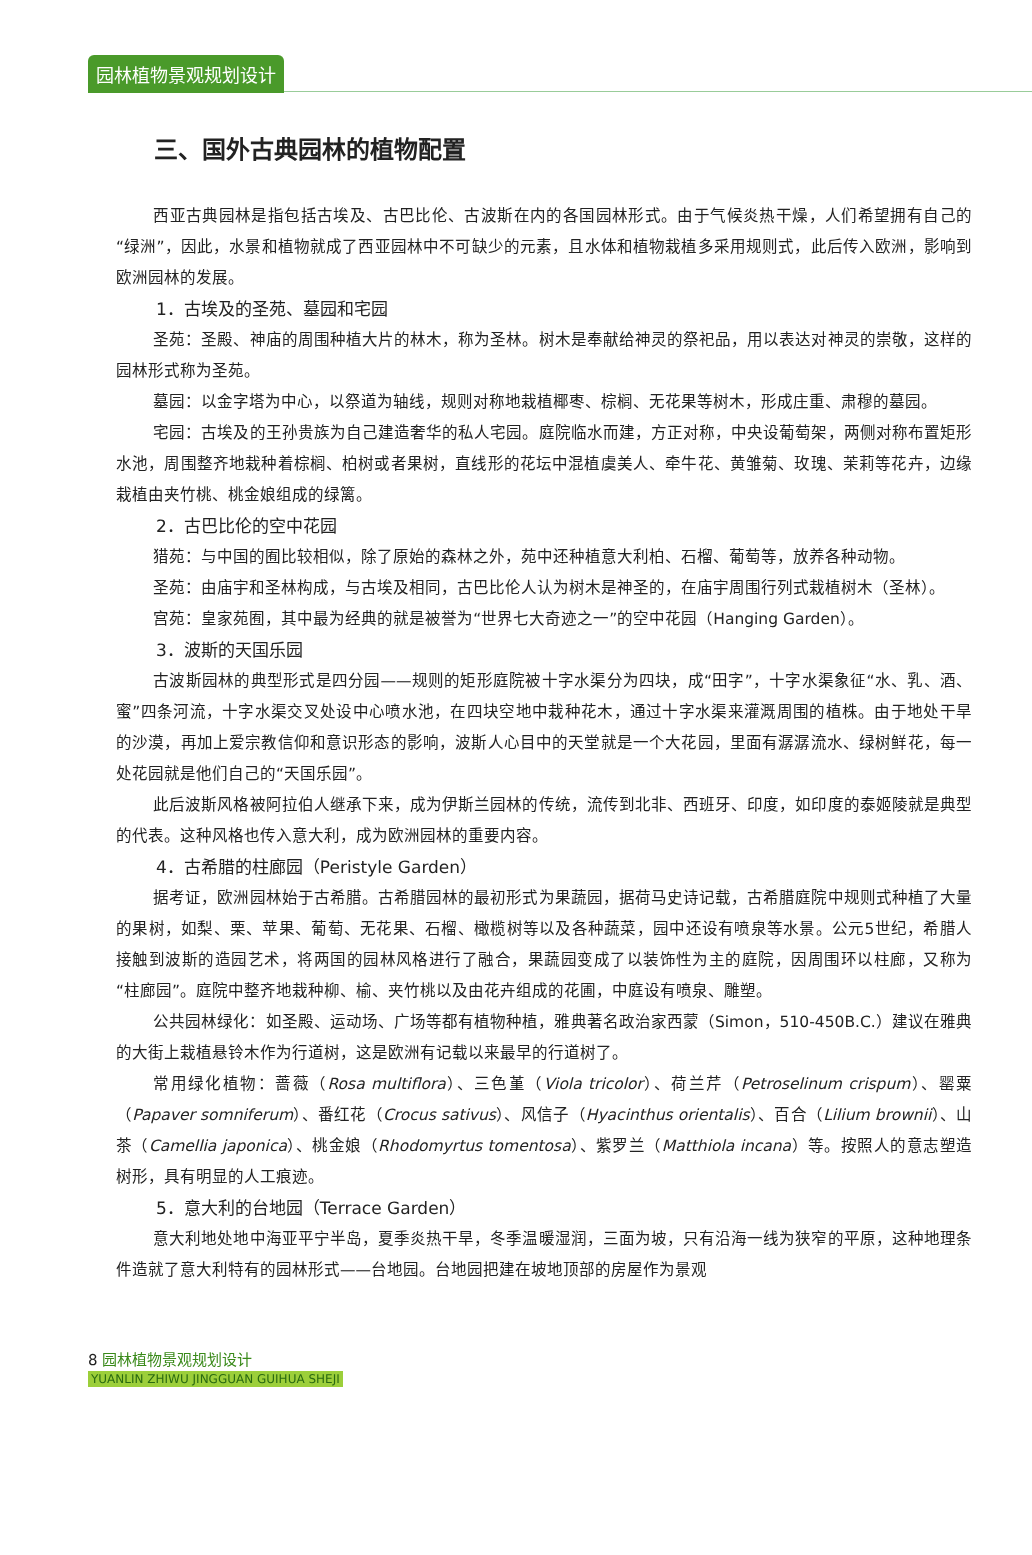园林植物景观规划设计
三、国外古典园林的植物配置
西亚古典园林是指包括古埃及、古巴比伦、古波斯在内的各国园林形式。由于气候炎热干燥，人们希望拥有自己的“绿洲”，因此，水景和植物就成了西亚园林中不可缺少的元素，且水体和植物栽植多采用规则式，此后传入欧洲，影响到欧洲园林的发展。
1．古埃及的圣苑、墓园和宅园
圣苑：圣殿、神庙的周围种植大片的林木，称为圣林。树木是奉献给神灵的祭祀品，用以表达对神灵的崇敬，这样的园林形式称为圣苑。
墓园：以金字塔为中心，以祭道为轴线，规则对称地栽植椰枣、棕榈、无花果等树木，形成庄重、肃穆的墓园。
宅园：古埃及的王孙贵族为自己建造奢华的私人宅园。庭院临水而建，方正对称，中央设葡萄架，两侧对称布置矩形水池，周围整齐地栽种着棕榈、柏树或者果树，直线形的花坛中混植虞美人、牵牛花、黄雏菊、玫瑰、茉莉等花卉，边缘栽植由夹竹桃、桃金娘组成的绿篱。
2．古巴比伦的空中花园
猎苑：与中国的囿比较相似，除了原始的森林之外，苑中还种植意大利柏、石榴、葡萄等，放养各种动物。
圣苑：由庙宇和圣林构成，与古埃及相同，古巴比伦人认为树木是神圣的，在庙宇周围行列式栽植树木（圣林）。
宫苑：皇家苑囿，其中最为经典的就是被誉为“世界七大奇迹之一”的空中花园（Hanging Garden）。
3．波斯的天国乐园
古波斯园林的典型形式是四分园——规则的矩形庭院被十字水渠分为四块，成“田字”，十字水渠象征“水、乳、酒、蜜”四条河流，十字水渠交叉处设中心喷水池，在四块空地中栽种花木，通过十字水渠来灌溉周围的植株。由于地处干旱的沙漠，再加上爱宗教信仰和意识形态的影响，波斯人心目中的天堂就是一个大花园，里面有潺潺流水、绿树鲜花，每一处花园就是他们自己的“天国乐园”。
此后波斯风格被阿拉伯人继承下来，成为伊斯兰园林的传统，流传到北非、西班牙、印度，如印度的泰姬陵就是典型的代表。这种风格也传入意大利，成为欧洲园林的重要内容。
4．古希腊的柱廊园（Peristyle Garden）
据考证，欧洲园林始于古希腊。古希腊园林的最初形式为果蔬园，据荷马史诗记载，古希腊庭院中规则式种植了大量的果树，如梨、栗、苹果、葡萄、无花果、石榴、橄榄树等以及各种蔬菜，园中还设有喷泉等水景。公元5世纪，希腊人接触到波斯的造园艺术，将两国的园林风格进行了融合，果蔬园变成了以装饰性为主的庭院，因周围环以柱廊，又称为“柱廊园”。庭院中整齐地栽种柳、榆、夹竹桃以及由花卉组成的花圃，中庭设有喷泉、雕塑。
公共园林绿化：如圣殿、运动场、广场等都有植物种植，雅典著名政治家西蒙（Simon，510-450B.C.）建议在雅典的大街上栽植悬铃木作为行道树，这是欧洲有记载以来最早的行道树了。
常用绿化植物：蔷薇（Rosa multiflora）、三色堇（Viola tricolor）、荷兰芹（Petroselinum crispum）、罂粟（Papaver somniferum）、番红花（Crocus sativus）、风信子（Hyacinthus orientalis）、百合（Lilium brownii）、山茶（Camellia japonica）、桃金娘（Rhodomyrtus tomentosa）、紫罗兰（Matthiola incana）等。按照人的意志塑造树形，具有明显的人工痕迹。
5．意大利的台地园（Terrace Garden）
意大利地处地中海亚平宁半岛，夏季炎热干旱，冬季温暖湿润，三面为坡，只有沿海一线为狭窄的平原，这种地理条件造就了意大利特有的园林形式——台地园。台地园把建在坡地顶部的房屋作为景观
8 园林植物景观规划设计
YUANLIN ZHIWU JINGGUAN GUIHUA SHEJI